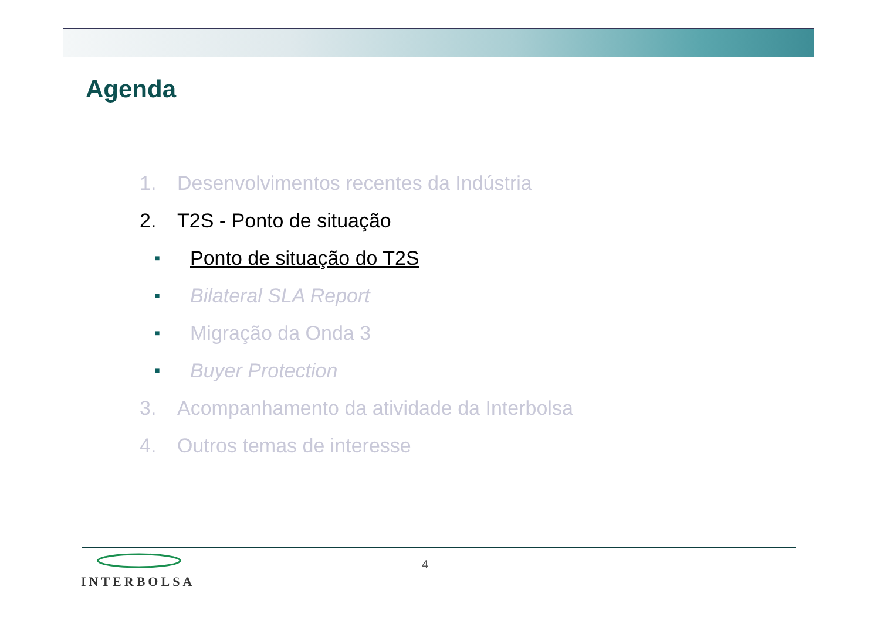Agenda
1. Desenvolvimentos recentes da Indústria
2. T2S - Ponto de situação
■ Ponto de situação do T2S
■ Bilateral SLA Report
■ Migração da Onda 3
■ Buyer Protection
3. Acompanhamento da atividade da Interbolsa
4. Outros temas de interesse
INTERBOLSA
4